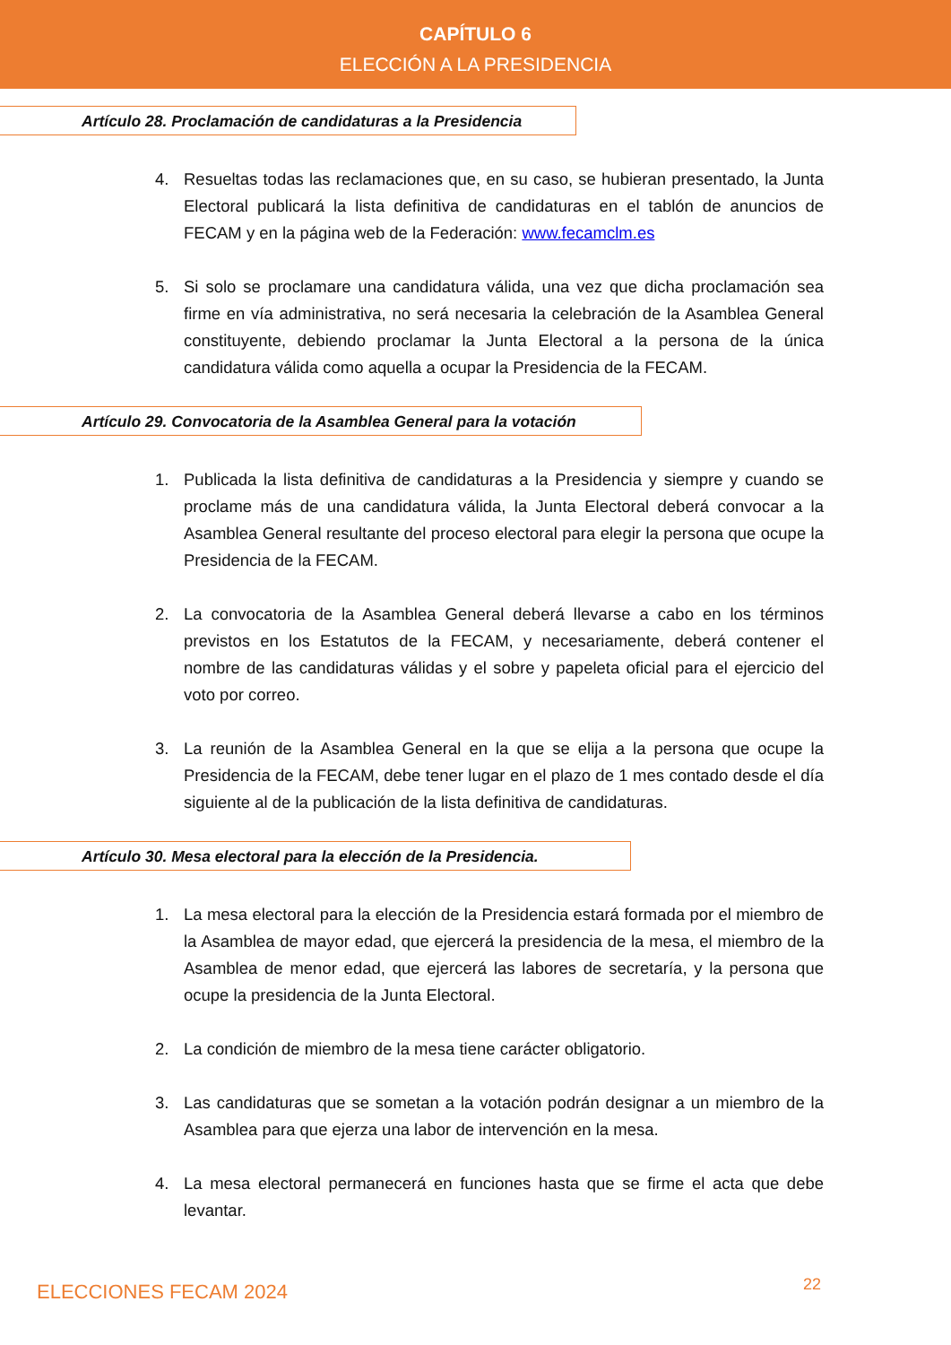CAPÍTULO 6
ELECCIÓN A LA PRESIDENCIA
Artículo 28. Proclamación de candidaturas a la Presidencia
4. Resueltas todas las reclamaciones que, en su caso, se hubieran presentado, la Junta Electoral publicará la lista definitiva de candidaturas en el tablón de anuncios de FECAM y en la página web de la Federación: www.fecamclm.es
5. Si solo se proclamare una candidatura válida, una vez que dicha proclamación sea firme en vía administrativa, no será necesaria la celebración de la Asamblea General constituyente, debiendo proclamar la Junta Electoral a la persona de la única candidatura válida como aquella a ocupar la Presidencia de la FECAM.
Artículo 29. Convocatoria de la Asamblea General para la votación
1. Publicada la lista definitiva de candidaturas a la Presidencia y siempre y cuando se proclame más de una candidatura válida, la Junta Electoral deberá convocar a la Asamblea General resultante del proceso electoral para elegir la persona que ocupe la Presidencia de la FECAM.
2. La convocatoria de la Asamblea General deberá llevarse a cabo en los términos previstos en los Estatutos de la FECAM, y necesariamente, deberá contener el nombre de las candidaturas válidas y el sobre y papeleta oficial para el ejercicio del voto por correo.
3. La reunión de la Asamblea General en la que se elija a la persona que ocupe la Presidencia de la FECAM, debe tener lugar en el plazo de 1 mes contado desde el día siguiente al de la publicación de la lista definitiva de candidaturas.
Artículo 30. Mesa electoral para la elección de la Presidencia.
1. La mesa electoral para la elección de la Presidencia estará formada por el miembro de la Asamblea de mayor edad, que ejercerá la presidencia de la mesa, el miembro de la Asamblea de menor edad, que ejercerá las labores de secretaría, y la persona que ocupe la presidencia de la Junta Electoral.
2. La condición de miembro de la mesa tiene carácter obligatorio.
3. Las candidaturas que se sometan a la votación podrán designar a un miembro de la Asamblea para que ejerza una labor de intervención en la mesa.
4. La mesa electoral permanecerá en funciones hasta que se firme el acta que debe levantar.
ELECCIONES FECAM 2024 22